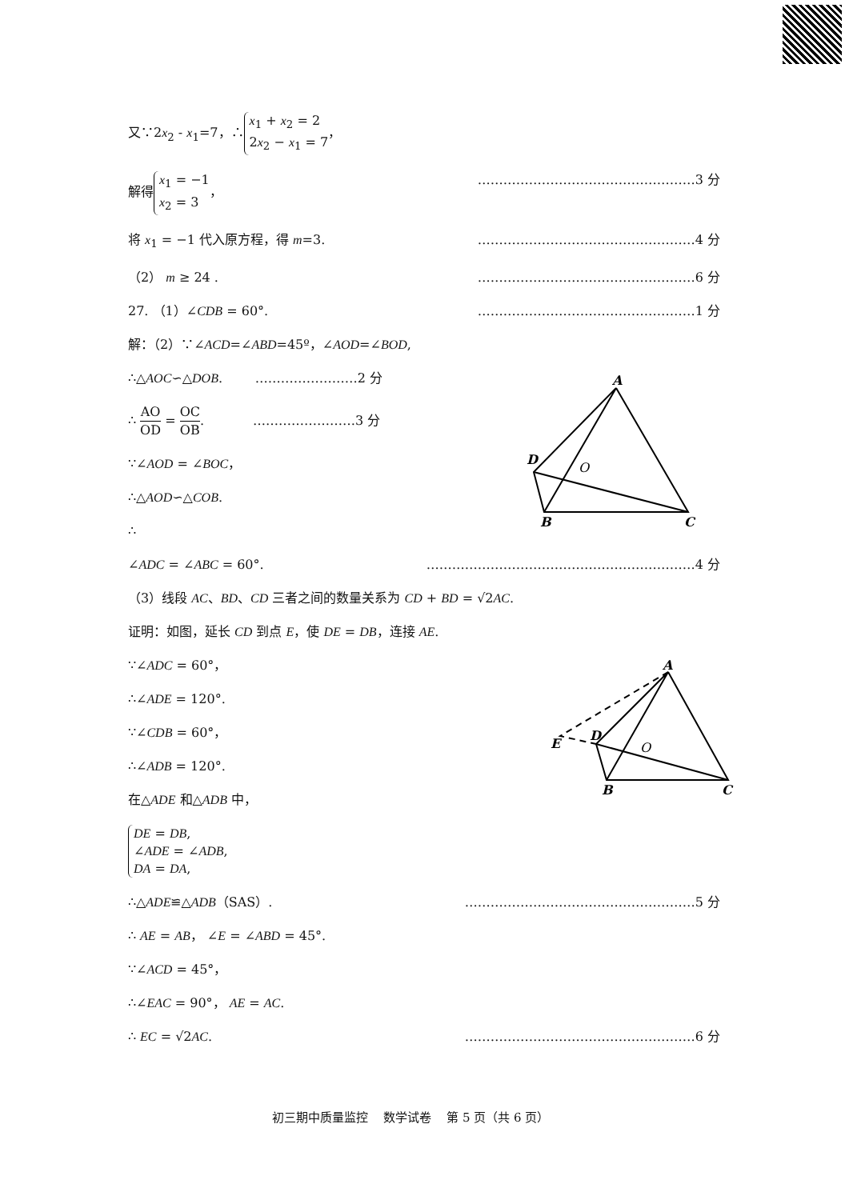A
D
O
B
C
A
D
E
O
B
C
又∵2x<sub>2</sub> - x<sub>1</sub>=7，∴ x<sub>1</sub> + x<sub>2</sub> = 2
2x<sub>2</sub> − x<sub>1</sub> = 7，
解得 x<sub>1</sub> = −1
x<sub>2</sub> = 3， ……………………………………………3 分
将 x<sub>1</sub> = −1 代入原方程，得 m=3. ……………………………………………4 分
（2） m ≥ 24 . ……………………………………………6 分
27. （1）∠CDB = 60°. ……………………………………………1 分
解：（2）∵∠ACD=∠ABD=45º，∠AOD=∠BOD,
∴△AOC∽△DOB. ……………………2 分
∴ AO OD = OC OB. ……………………3 分
∵∠AOD = ∠BOC，
∴△AOD∽△COB.
∴
∠ADC = ∠ABC = 60°. ………………………………………………………4 分
（3）线段 AC、BD、CD 三者之间的数量关系为 CD + BD = √2AC.
证明：如图，延长 CD 到点 E，使 DE = DB，连接 AE.
∵∠ADC = 60°，
∴∠ADE = 120°.
∵∠CDB = 60°，
∴∠ADB = 120°.
在△ADE 和△ADB 中，
DE = DB,
∠ADE = ∠ADB,
DA = DA,
∴△ADE≌△ADB（SAS）. ………………………………………………5 分
∴ AE = AB， ∠E = ∠ABD = 45°.
∵∠ACD = 45°，
∴∠EAC = 90°， AE = AC.
∴ EC = √2AC. ………………………………………………6 分
初三期中质量监控 数学试卷 第 5 页（共 6 页）